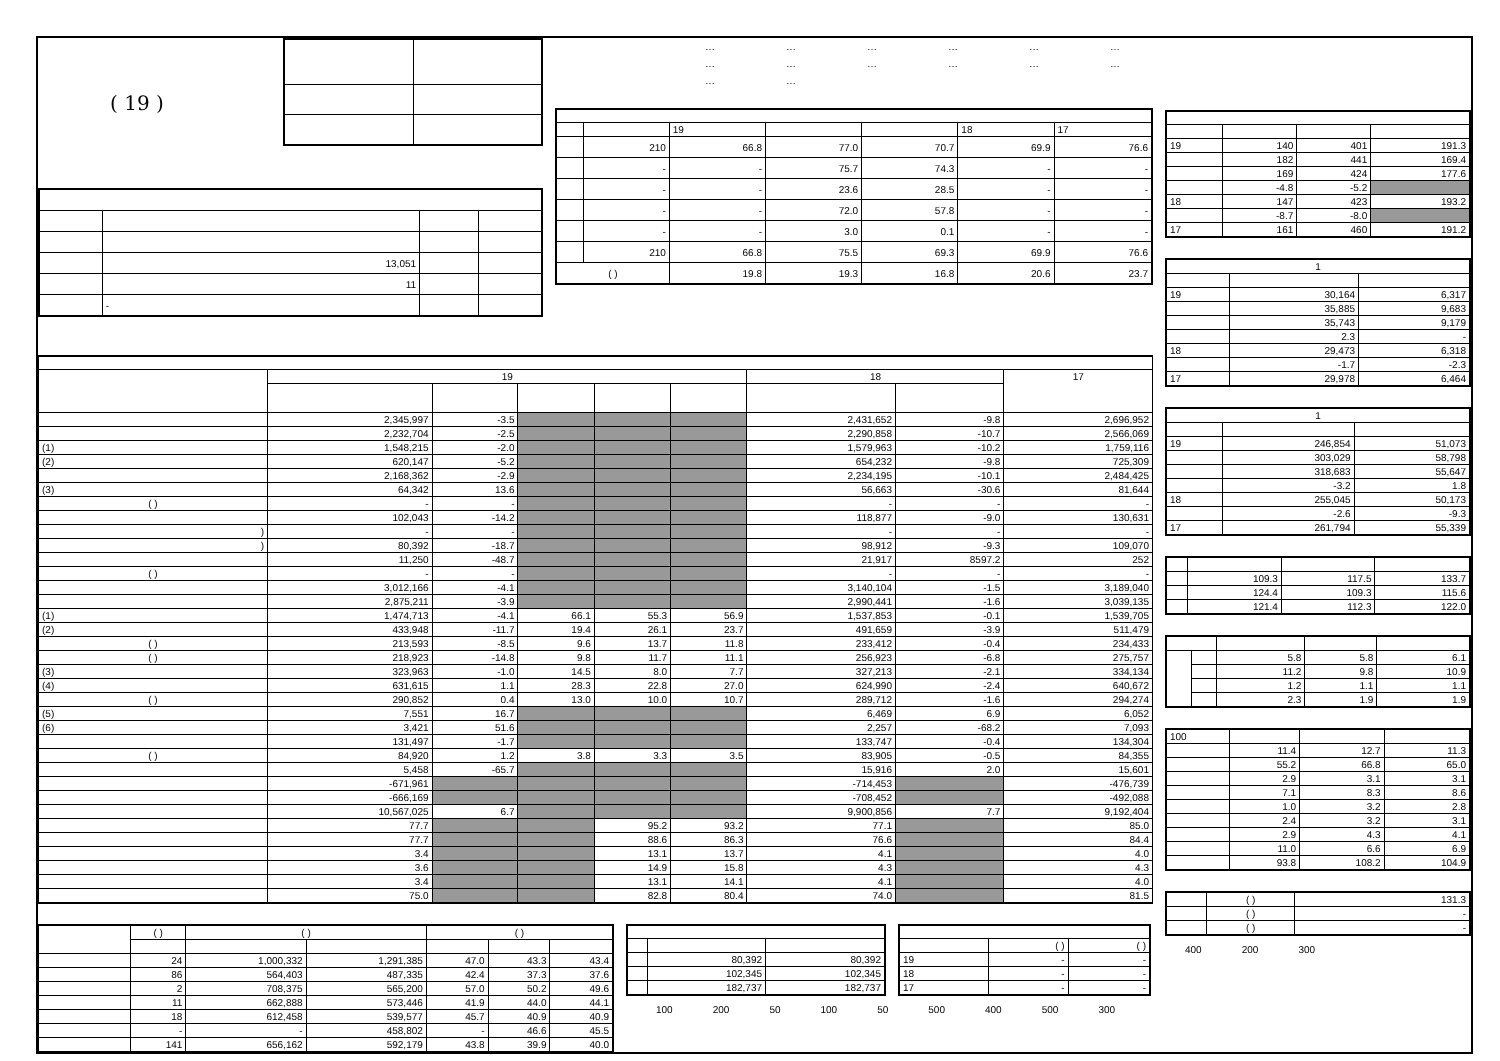( 19 )
| | 13,051 | | |
| | 11 | | |
| | - | | |
… … … … … …
… … … … … …
… …
| | | 19 | | | 18 | 17 |
| | 210 | 66.8 | 77.0 | 70.7 | 69.9 | 76.6 |
| | - | - | 75.7 | 74.3 | - | - |
| | - | - | 23.6 | 28.5 | - | - |
| | - | - | 72.0 | 57.8 | - | - |
| | - | - | 3.0 | 0.1 | - | - |
| | 210 | 66.8 | 75.5 | 69.3 | 69.9 | 76.6 |
| ( ) | | 19.8 | 19.3 | 16.8 | 20.6 | 23.7 |
| | 19 | | | | | 18 | | 17 |
| | 2,345,997 | -3.5 | | | | 2,431,652 | -9.8 | 2,696,952 |
| | 2,232,704 | -2.5 | | | | 2,290,858 | -10.7 | 2,566,069 |
| (1) | 1,548,215 | -2.0 | | | | 1,579,963 | -10.2 | 1,759,116 |
| (2) | 620,147 | -5.2 | | | | 654,232 | -9.8 | 725,309 |
| | 2,168,362 | -2.9 | | | | 2,234,195 | -10.1 | 2,484,425 |
| (3) | 64,342 | 13.6 | | | | 56,663 | -30.6 | 81,644 |
| ( ) | - | - | | | | - | - | - |
| | 102,043 | -14.2 | | | | 118,877 | -9.0 | 130,631 |
| ) | - | - | | | | - | - | - |
| ) | 80,392 | -18.7 | | | | 98,912 | -9.3 | 109,070 |
| | 11,250 | -48.7 | | | | 21,917 | 8597.2 | 252 |
| ( ) | - | - | | | | - | - | - |
| | 3,012,166 | -4.1 | | | | 3,140,104 | -1.5 | 3,189,040 |
| | 2,875,211 | -3.9 | | | | 2,990,441 | -1.6 | 3,039,135 |
| (1) | 1,474,713 | -4.1 | 66.1 | 55.3 | 56.9 | 1,537,853 | -0.1 | 1,539,705 |
| (2) | 433,948 | -11.7 | 19.4 | 26.1 | 23.7 | 491,659 | -3.9 | 511,479 |
| ( ) | 213,593 | -8.5 | 9.6 | 13.7 | 11.8 | 233,412 | -0.4 | 234,433 |
| ( ) | 218,923 | -14.8 | 9.8 | 11.7 | 11.1 | 256,923 | -6.8 | 275,757 |
| (3) | 323,963 | -1.0 | 14.5 | 8.0 | 7.7 | 327,213 | -2.1 | 334,134 |
| (4) | 631,615 | 1.1 | 28.3 | 22.8 | 27.0 | 624,990 | -2.4 | 640,672 |
| ( ) | 290,852 | 0.4 | 13.0 | 10.0 | 10.7 | 289,712 | -1.6 | 294,274 |
| (5) | 7,551 | 16.7 | | | | 6,469 | 6.9 | 6,052 |
| (6) | 3,421 | 51.6 | | | | 2,257 | -68.2 | 7,093 |
| | 131,497 | -1.7 | | | | 133,747 | -0.4 | 134,304 |
| ( ) | 84,920 | 1.2 | 3.8 | 3.3 | 3.5 | 83,905 | -0.5 | 84,355 |
| | 5,458 | -65.7 | | | | 15,916 | 2.0 | 15,601 |
| | -671,961 | | | | | -714,453 | | -476,739 |
| | -666,169 | | | | | -708,452 | | -492,088 |
| | 10,567,025 | 6.7 | | | | 9,900,856 | 7.7 | 9,192,404 |
| | 77.7 | | | 95.2 | 93.2 | 77.1 | | 85.0 |
| | 77.7 | | | 88.6 | 86.3 | 76.6 | | 84.4 |
| | 3.4 | | | 13.1 | 13.7 | 4.1 | | 4.0 |
| | 3.6 | | | 14.9 | 15.8 | 4.3 | | 4.3 |
| | 3.4 | | | 13.1 | 14.1 | 4.1 | | 4.0 |
| | 75.0 | | | 82.8 | 80.4 | 74.0 | | 81.5 |
| | ( ) | ( ) | | ( ) | | |
| | 24 | 1,000,332 | 1,291,385 | 47.0 | 43.3 | 43.4 |
| | 86 | 564,403 | 487,335 | 42.4 | 37.3 | 37.6 |
| | 2 | 708,375 | 565,200 | 57.0 | 50.2 | 49.6 |
| | 11 | 662,888 | 573,446 | 41.9 | 44.0 | 44.1 |
| | 18 | 612,458 | 539,577 | 45.7 | 40.9 | 40.9 |
| | - | - | 458,802 | - | 46.6 | 45.5 |
| | 141 | 656,162 | 592,179 | 43.8 | 39.9 | 40.0 |
| | 80,392 | 80,392 |
| | 102,345 | 102,345 |
| | 182,737 | 182,737 |
| | ( ) | ( ) |
| 19 | - | - |
| 18 | - | - |
| 17 | - | - |
100 200 50 100 50 500 400 500 300
| 19 | 140 | 401 | 191.3 |
| | 182 | 441 | 169.4 |
| | 169 | 424 | 177.6 |
| | -4.8 | -5.2 | |
| 18 | 147 | 423 | 193.2 |
| | -8.7 | -8.0 | |
| 17 | 161 | 460 | 191.2 |
| 1 | | |
| 19 | 30,164 | 6,317 |
| | 35,885 | 9,683 |
| | 35,743 | 9,179 |
| | 2.3 | - |
| 18 | 29,473 | 6,318 |
| | -1.7 | -2.3 |
| 17 | 29,978 | 6,464 |
| 1 | | |
| 19 | 246,854 | 51,073 |
| | 303,029 | 58,798 |
| | 318,683 | 55,647 |
| | -3.2 | 1.8 |
| 18 | 255,045 | 50,173 |
| | -2.6 | -9.3 |
| 17 | 261,794 | 55,339 |
| | 109.3 | 117.5 | 133.7 |
| | 124.4 | 109.3 | 115.6 |
| | 121.4 | 112.3 | 122.0 |
| | | 5.8 | 5.8 | 6.1 |
| | | 11.2 | 9.8 | 10.9 |
| | | 1.2 | 1.1 | 1.1 |
| | | 2.3 | 1.9 | 1.9 |
| 100 | | | |
| | 11.4 | 12.7 | 11.3 |
| | 55.2 | 66.8 | 65.0 |
| | 2.9 | 3.1 | 3.1 |
| | 7.1 | 8.3 | 8.6 |
| | 1.0 | 3.2 | 2.8 |
| | 2.4 | 3.2 | 3.1 |
| | 2.9 | 4.3 | 4.1 |
| | 11.0 | 6.6 | 6.9 |
| | 93.8 | 108.2 | 104.9 |
| | ( ) | 131.3 |
| | ( ) | - |
| | ( ) | - |
400 200 300